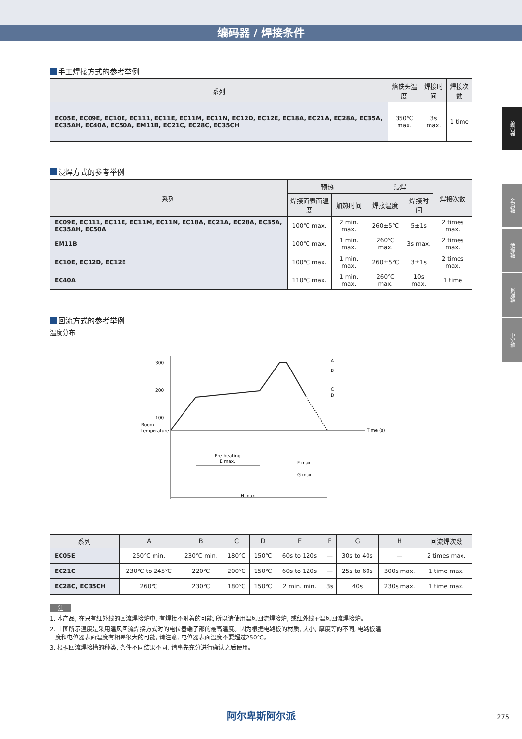编码器 / 焊接条件
编码器
金属轴
绝缘轴
贯通轴
中空轴
手工焊接方式的参考举例
| 系列 | 烙铁头温度 | 焊接时间 | 焊接次数 |
| --- | --- | --- | --- |
| EC05E, EC09E, EC10E, EC111, EC11E, EC11M, EC11N, EC12D, EC12E, EC18A, EC21A, EC28A, EC35A, EC35AH, EC40A, EC50A, EM11B, EC21C, EC28C, EC35CH | 350℃ max. | 3s max. | 1 time |
浸焊方式的参考举例
| 系列 | 预热 | | 浸焊 | | 焊接次数 |
| --- | --- | --- | --- | --- | --- |
| | 焊接面表面温度 | 加热时间 | 焊接温度 | 焊接时间 | |
| EC09E, EC111, EC11E, EC11M, EC11N, EC18A, EC21A, EC28A, EC35A, EC35AH, EC50A | 100℃ max. | 2 min. max. | 260±5℃ | 5±1s | 2 times max. |
| EM11B | 100℃ max. | 1 min. max. | 260℃ max. | 3s max. | 2 times max. |
| EC10E, EC12D, EC12E | 100℃ max. | 1 min. max. | 260±5℃ | 3±1s | 2 times max. |
| EC40A | 110℃ max. | 1 min. max. | 260℃ max. | 10s max. | 1 time |
回流方式的参考举例
温度分布
300
200
100
Room
temperature
Time (s)
A
B
C
D
Pre-heating
E max.
F max.
G max.
H max.
| 系列 | A | B | C | D | E | F | G | H | 回流焊次数 |
| --- | --- | --- | --- | --- | --- | --- | --- | --- | --- |
| EC05E | 250℃ min. | 230℃ min. | 180℃ | 150℃ | 60s to 120s | — | 30s to 40s | — | 2 times max. |
| EC21C | 230℃ to 245℃ | 220℃ | 200℃ | 150℃ | 60s to 120s | — | 25s to 60s | 300s max. | 1 time max. |
| EC28C, EC35CH | 260℃ | 230℃ | 180℃ | 150℃ | 2 min. min. | 3s | 40s | 230s max. | 1 time max. |
注
1. 本产品, 在只有红外线的回流焊接炉中, 有焊接不附着的可能, 所以请使用温风回流焊接炉, 或红外线+温风回流焊接炉。
2. 上图所示温度是采用温风回流焊接方式时的电位器端子部的最高温度。因为根据电路板的材质, 大小, 厚度等的不同, 电路板温
度和电位器表面温度有相差很大的可能, 请注意, 电位器表面温度不要超过250℃。
3. 根据回流焊接槽的种类, 条件不同结果不同, 请事先充分进行确认之后使用。
阿尔卑斯阿尔派 275